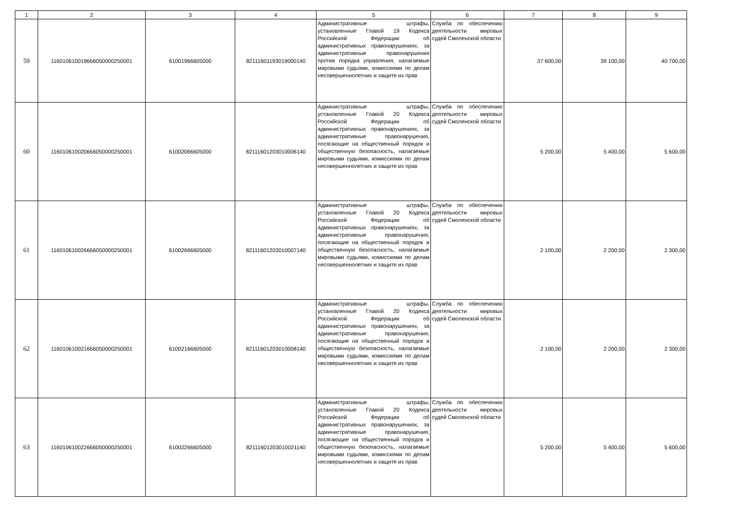| 1 | 2 | 3 | 4 | 5 | 6 | 7 | 8 | 9 |
| --- | --- | --- | --- | --- | --- | --- | --- | --- |
| 59 | 116010610019666050000250001 | 61001966605000 | 82111601193019000140 | Административные штрафы, установленные Главой 19 Кодекса Российской Федерации об административных правонарушениях, за административные правонарушения против порядка управления, налагаемые мировыми судьями, комиссиями по делам несовершеннолетних и защите их прав | Служба по обеспечению деятельности мировых судей Смоленской области | 37 600,00 | 39 100,00 | 40 700,00 |
| 60 | 116010610020666050000250001 | 61002066605000 | 82111601203010006140 | Административные штрафы, установленные Главой 20 Кодекса Российской Федерации об административных правонарушениях, за административные правонарушения, посягающие на общественный порядок и общественную безопасность, налагаемые мировыми судьями, комиссиями по делам несовершеннолетних и защите их прав | Служба по обеспечению деятельности мировых судей Смоленской области | 5 200,00 | 5 400,00 | 5 600,00 |
| 61 | 116010610026666050000250001 | 61002666605000 | 82111601203010007140 | Административные штрафы, установленные Главой 20 Кодекса Российской Федерации об административных правонарушениях, за административные правонарушения, посягающие на общественный порядок и общественную безопасность, налагаемые мировыми судьями, комиссиями по делам несовершеннолетних и защите их прав | Служба по обеспечению деятельности мировых судей Смоленской области | 2 100,00 | 2 200,00 | 2 300,00 |
| 62 | 116010610021666050000250001 | 61002166605000 | 82111601203010008140 | Административные штрафы, установленные Главой 20 Кодекса Российской Федерации об административных правонарушениях, за административные правонарушения, посягающие на общественный порядок и общественную безопасность, налагаемые мировыми судьями, комиссиями по делам несовершеннолетних и защите их прав | Служба по обеспечению деятельности мировых судей Смоленской области | 2 100,00 | 2 200,00 | 2 300,00 |
| 63 | 116010610022666050000250001 | 61002266605000 | 82111601203010021140 | Административные штрафы, установленные Главой 20 Кодекса Российской Федерации об административных правонарушениях, за административные правонарушения, посягающие на общественный порядок и общественную безопасность, налагаемые мировыми судьями, комиссиями по делам несовершеннолетних и защите их прав | Служба по обеспечению деятельности мировых судей Смоленской области | 5 200,00 | 5 400,00 | 5 600,00 |